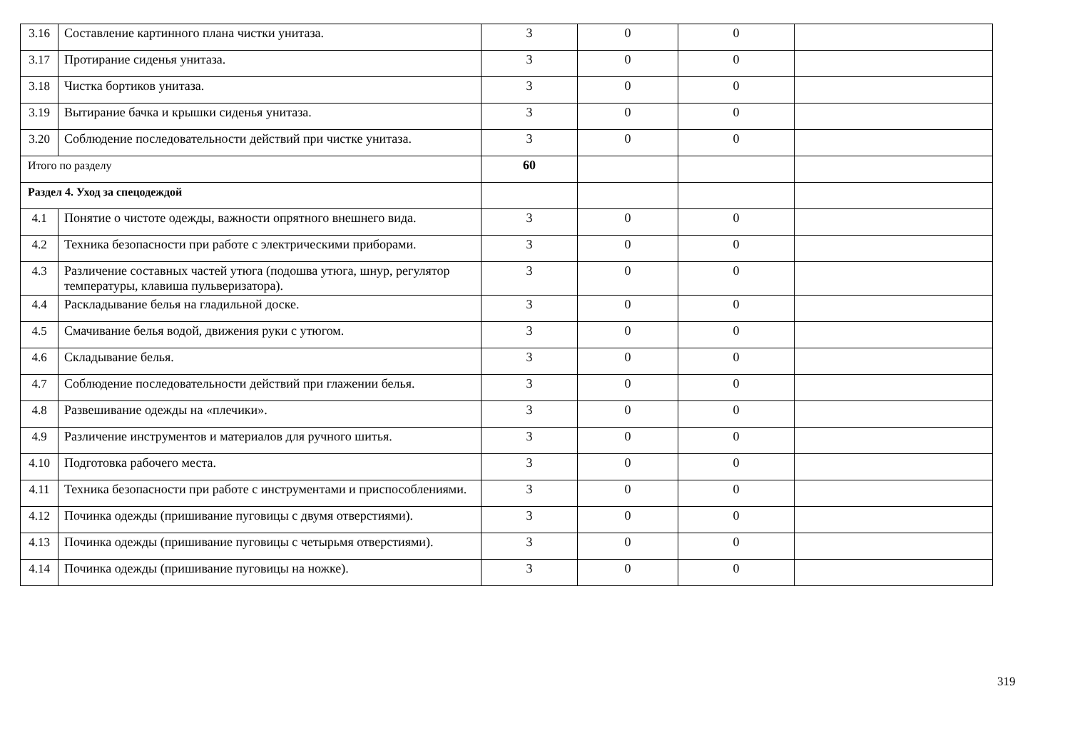| 3.16 | Составление картинного плана чистки унитаза. | 3 | 0 | 0 | |
| 3.17 | Протирание сиденья унитаза. | 3 | 0 | 0 | |
| 3.18 | Чистка бортиков унитаза. | 3 | 0 | 0 | |
| 3.19 | Вытирание бачка и крышки сиденья унитаза. | 3 | 0 | 0 | |
| 3.20 | Соблюдение последовательности действий при чистке унитаза. | 3 | 0 | 0 | |
| Итого по разделу | | 60 | | | |
| Раздел 4. Уход за спецодеждой | | | | | |
| 4.1 | Понятие о чистоте одежды, важности опрятного внешнего вида. | 3 | 0 | 0 | |
| 4.2 | Техника безопасности при работе с электрическими приборами. | 3 | 0 | 0 | |
| 4.3 | Различение составных частей утюга (подошва утюга, шнур, регулятор температуры, клавиша пульверизатора). | 3 | 0 | 0 | |
| 4.4 | Раскладывание белья на гладильной доске. | 3 | 0 | 0 | |
| 4.5 | Смачивание белья водой, движения руки с утюгом. | 3 | 0 | 0 | |
| 4.6 | Складывание белья. | 3 | 0 | 0 | |
| 4.7 | Соблюдение последовательности действий при глажении белья. | 3 | 0 | 0 | |
| 4.8 | Развешивание одежды на «плечики». | 3 | 0 | 0 | |
| 4.9 | Различение инструментов и материалов для ручного шитья. | 3 | 0 | 0 | |
| 4.10 | Подготовка рабочего места. | 3 | 0 | 0 | |
| 4.11 | Техника безопасности при работе с инструментами и приспособлениями. | 3 | 0 | 0 | |
| 4.12 | Починка одежды (пришивание пуговицы с двумя отверстиями). | 3 | 0 | 0 | |
| 4.13 | Починка одежды (пришивание пуговицы с четырьмя отверстиями). | 3 | 0 | 0 | |
| 4.14 | Починка одежды (пришивание пуговицы на ножке). | 3 | 0 | 0 | |
319